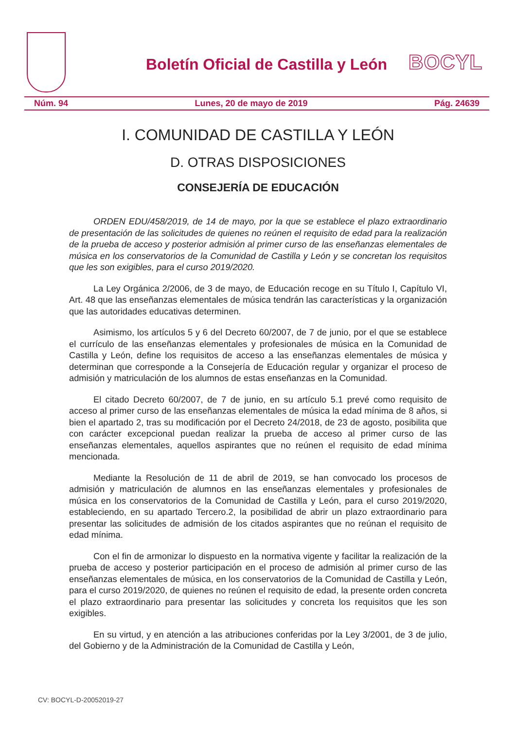Boletín Oficial de Castilla y León
BOCYL
Núm. 94 Lunes, 20 de mayo de 2019 Pág. 24639
I. COMUNIDAD DE CASTILLA Y LEÓN
D. OTRAS DISPOSICIONES
CONSEJERÍA DE EDUCACIÓN
ORDEN EDU/458/2019, de 14 de mayo, por la que se establece el plazo extraordinario de presentación de las solicitudes de quienes no reúnen el requisito de edad para la realización de la prueba de acceso y posterior admisión al primer curso de las enseñanzas elementales de música en los conservatorios de la Comunidad de Castilla y León y se concretan los requisitos que les son exigibles, para el curso 2019/2020.
La Ley Orgánica 2/2006, de 3 de mayo, de Educación recoge en su Título I, Capítulo VI, Art. 48 que las enseñanzas elementales de música tendrán las características y la organización que las autoridades educativas determinen.
Asimismo, los artículos 5 y 6 del Decreto 60/2007, de 7 de junio, por el que se establece el currículo de las enseñanzas elementales y profesionales de música en la Comunidad de Castilla y León, define los requisitos de acceso a las enseñanzas elementales de música y determinan que corresponde a la Consejería de Educación regular y organizar el proceso de admisión y matriculación de los alumnos de estas enseñanzas en la Comunidad.
El citado Decreto 60/2007, de 7 de junio, en su artículo 5.1 prevé como requisito de acceso al primer curso de las enseñanzas elementales de música la edad mínima de 8 años, si bien el apartado 2, tras su modificación por el Decreto 24/2018, de 23 de agosto, posibilita que con carácter excepcional puedan realizar la prueba de acceso al primer curso de las enseñanzas elementales, aquellos aspirantes que no reúnen el requisito de edad mínima mencionada.
Mediante la Resolución de 11 de abril de 2019, se han convocado los procesos de admisión y matriculación de alumnos en las enseñanzas elementales y profesionales de música en los conservatorios de la Comunidad de Castilla y León, para el curso 2019/2020, estableciendo, en su apartado Tercero.2, la posibilidad de abrir un plazo extraordinario para presentar las solicitudes de admisión de los citados aspirantes que no reúnan el requisito de edad mínima.
Con el fin de armonizar lo dispuesto en la normativa vigente y facilitar la realización de la prueba de acceso y posterior participación en el proceso de admisión al primer curso de las enseñanzas elementales de música, en los conservatorios de la Comunidad de Castilla y León, para el curso 2019/2020, de quienes no reúnen el requisito de edad, la presente orden concreta el plazo extraordinario para presentar las solicitudes y concreta los requisitos que les son exigibles.
En su virtud, y en atención a las atribuciones conferidas por la Ley 3/2001, de 3 de julio, del Gobierno y de la Administración de la Comunidad de Castilla y León,
CV: BOCYL-D-20052019-27